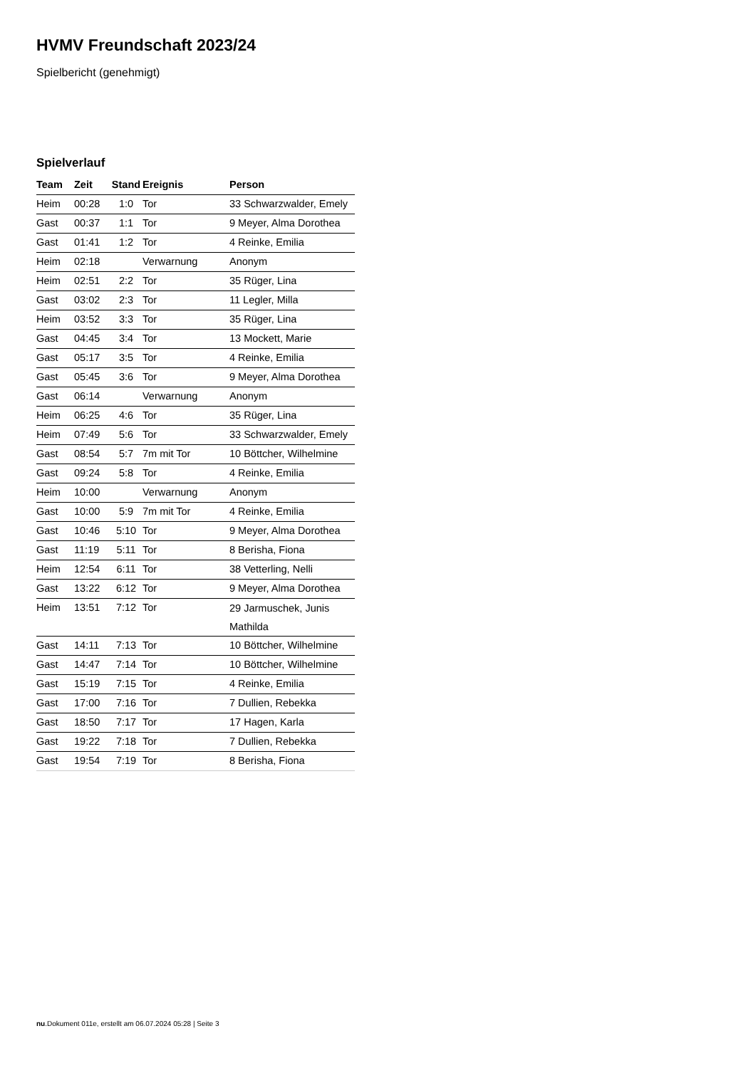HVMV Freundschaft 2023/24
Spielbericht (genehmigt)
Spielverlauf
| Team | Zeit | Stand | Ereignis | Person |
| --- | --- | --- | --- | --- |
| Heim | 00:28 | 1:0 | Tor | 33 Schwarzwalder, Emely |
| Gast | 00:37 | 1:1 | Tor | 9 Meyer, Alma Dorothea |
| Gast | 01:41 | 1:2 | Tor | 4 Reinke, Emilia |
| Heim | 02:18 | | Verwarnung | Anonym |
| Heim | 02:51 | 2:2 | Tor | 35 Rüger, Lina |
| Gast | 03:02 | 2:3 | Tor | 11 Legler, Milla |
| Heim | 03:52 | 3:3 | Tor | 35 Rüger, Lina |
| Gast | 04:45 | 3:4 | Tor | 13 Mockett, Marie |
| Gast | 05:17 | 3:5 | Tor | 4 Reinke, Emilia |
| Gast | 05:45 | 3:6 | Tor | 9 Meyer, Alma Dorothea |
| Gast | 06:14 | | Verwarnung | Anonym |
| Heim | 06:25 | 4:6 | Tor | 35 Rüger, Lina |
| Heim | 07:49 | 5:6 | Tor | 33 Schwarzwalder, Emely |
| Gast | 08:54 | 5:7 | 7m mit Tor | 10 Böttcher, Wilhelmine |
| Gast | 09:24 | 5:8 | Tor | 4 Reinke, Emilia |
| Heim | 10:00 | | Verwarnung | Anonym |
| Gast | 10:00 | 5:9 | 7m mit Tor | 4 Reinke, Emilia |
| Gast | 10:46 | 5:10 | Tor | 9 Meyer, Alma Dorothea |
| Gast | 11:19 | 5:11 | Tor | 8 Berisha, Fiona |
| Heim | 12:54 | 6:11 | Tor | 38 Vetterling, Nelli |
| Gast | 13:22 | 6:12 | Tor | 9 Meyer, Alma Dorothea |
| Heim | 13:51 | 7:12 | Tor | 29 Jarmuschek, Junis Mathilda |
| Gast | 14:11 | 7:13 | Tor | 10 Böttcher, Wilhelmine |
| Gast | 14:47 | 7:14 | Tor | 10 Böttcher, Wilhelmine |
| Gast | 15:19 | 7:15 | Tor | 4 Reinke, Emilia |
| Gast | 17:00 | 7:16 | Tor | 7 Dullien, Rebekka |
| Gast | 18:50 | 7:17 | Tor | 17 Hagen, Karla |
| Gast | 19:22 | 7:18 | Tor | 7 Dullien, Rebekka |
| Gast | 19:54 | 7:19 | Tor | 8 Berisha, Fiona |
nu.Dokument 011e, erstellt am 06.07.2024 05:28 | Seite 3